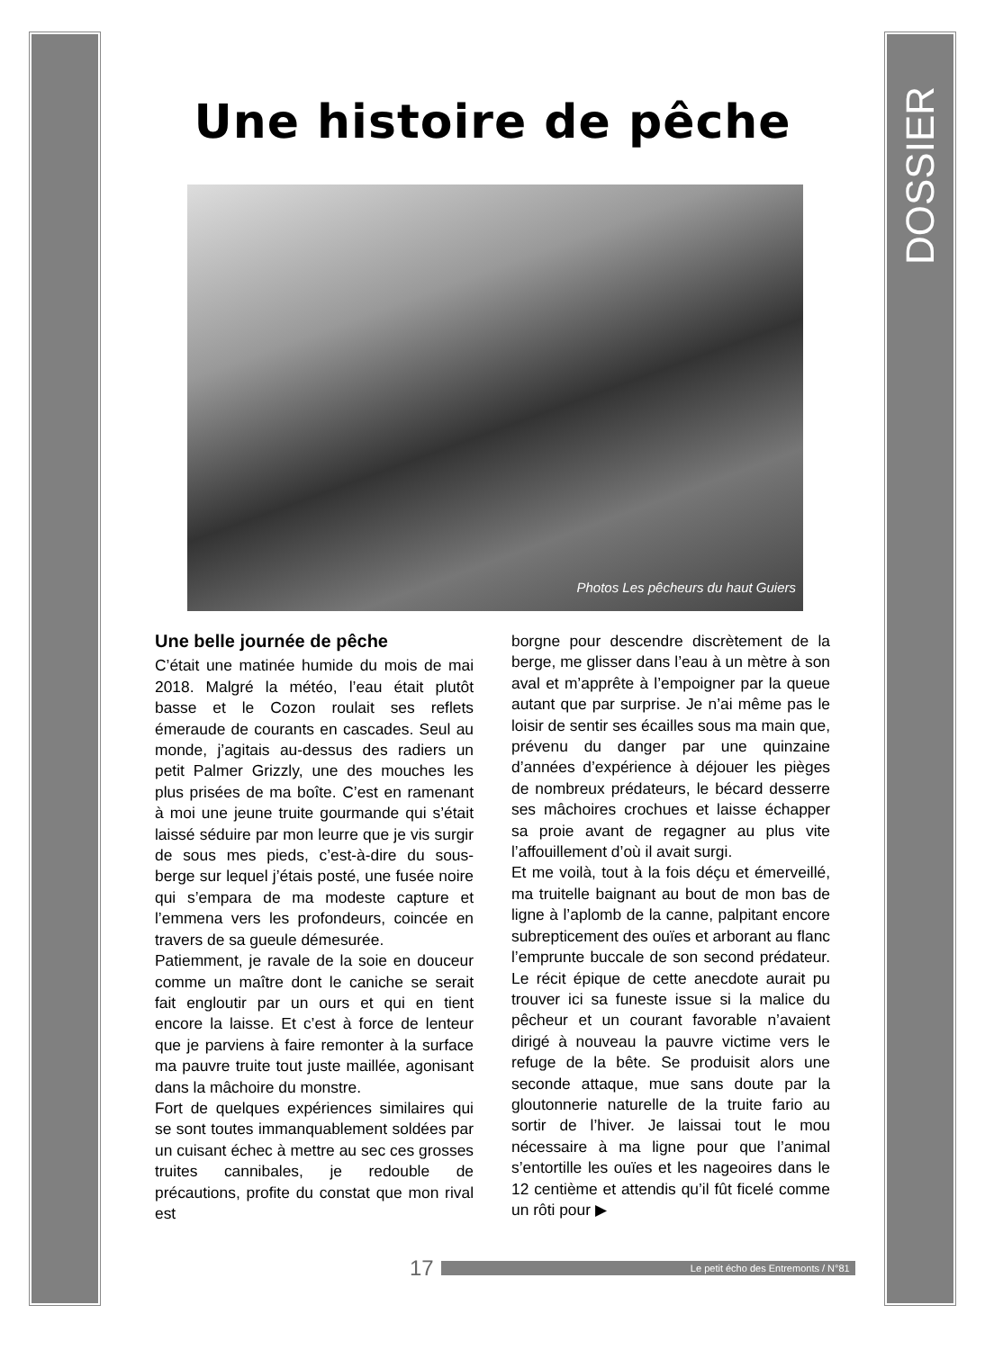DOSSIER
Une histoire de pêche
Photos Les pêcheurs du haut Guiers
Une belle journée de pêche
C’était une matinée humide du mois de mai 2018. Malgré la météo, l’eau était plutôt basse et le Cozon roulait ses reflets émeraude de courants en cascades. Seul au monde, j’agitais au-dessus des radiers un petit Palmer Grizzly, une des mouches les plus prisées de ma boîte. C’est en ramenant à moi une jeune truite gourmande qui s’était laissé séduire par mon leurre que je vis surgir de sous mes pieds, c’est-à-dire du sous-berge sur lequel j’étais posté, une fusée noire qui s’empara de ma modeste capture et l’emmena vers les profondeurs, coincée en travers de sa gueule démesurée.
Patiemment, je ravale de la soie en douceur comme un maître dont le caniche se serait fait engloutir par un ours et qui en tient encore la laisse. Et c’est à force de lenteur que je parviens à faire remonter à la surface ma pauvre truite tout juste maillée, agonisant dans la mâchoire du monstre.
Fort de quelques expériences similaires qui se sont toutes immanquablement soldées par un cuisant échec à mettre au sec ces grosses truites cannibales, je redouble de précautions, profite du constat que mon rival est
borgne pour descendre discrètement de la berge, me glisser dans l’eau à un mètre à son aval et m’apprête à l’empoigner par la queue autant que par surprise. Je n’ai même pas le loisir de sentir ses écailles sous ma main que, prévenu du danger par une quinzaine d’années d’expérience à déjouer les pièges de nombreux prédateurs, le bécard desserre ses mâchoires crochues et laisse échapper sa proie avant de regagner au plus vite l’affouillement d’où il avait surgi.
Et me voilà, tout à la fois déçu et émerveillé, ma truitelle baignant au bout de mon bas de ligne à l’aplomb de la canne, palpitant encore subrepticement des ouïes et arborant au flanc l’emprunte buccale de son second prédateur. Le récit épique de cette anecdote aurait pu trouver ici sa funeste issue si la malice du pêcheur et un courant favorable n’avaient dirigé à nouveau la pauvre victime vers le refuge de la bête. Se produisit alors une seconde attaque, mue sans doute par la gloutonnerie naturelle de la truite fario au sortir de l’hiver. Je laissai tout le mou nécessaire à ma ligne pour que l’animal s’entortille les ouïes et les nageoires dans le 12 centième et attendis qu’il fût ficelé comme un rôti pour ▶
17 Le petit écho des Entremonts / N°81